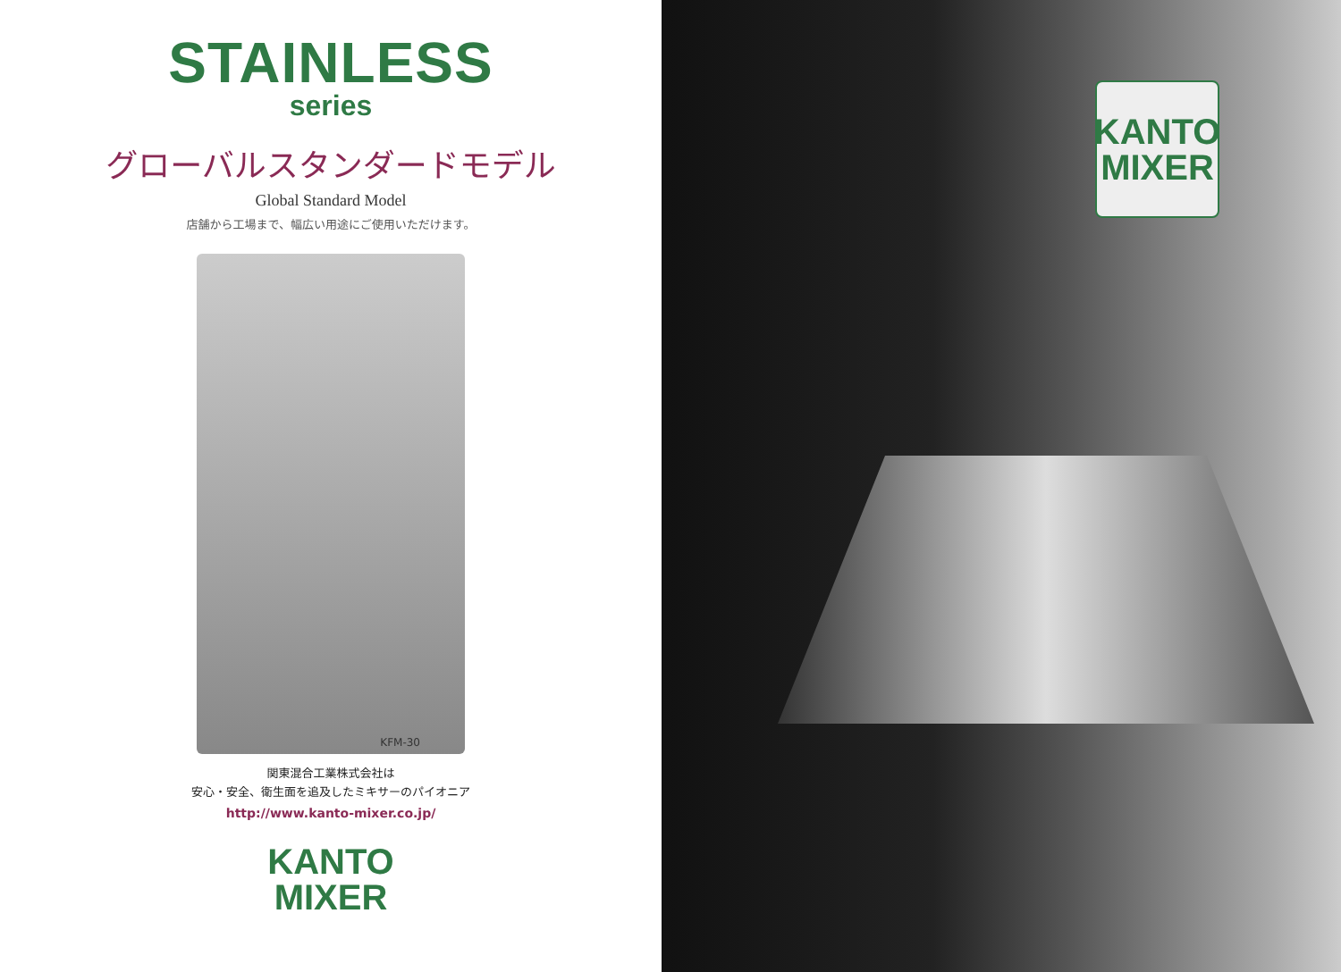STAINLESS
series
グローバルスタンダードモデル
Global Standard Model
店舗から工場まで、幅広い用途にご使用いただけます。
KFM-30
関東混合工業株式会社は
安心・安全、衛生面を追及したミキサーのパイオニア
http://www.kanto-mixer.co.jp/
KANTO
MIXER
KANTO
MIXER